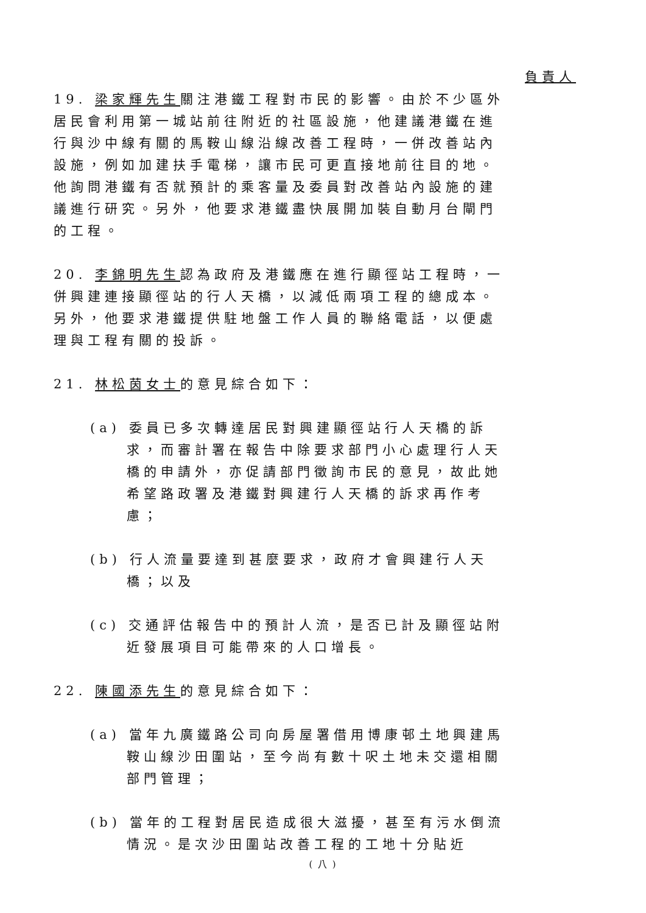負責人
19. 梁家輝先生關注港鐵工程對市民的影響。由於不少區外居民會利用第一城站前往附近的社區設施，他建議港鐵在進行與沙中線有關的馬鞍山線沿線改善工程時，一併改善站內設施，例如加建扶手電梯，讓市民可更直接地前往目的地。他詢問港鐵有否就預計的乘客量及委員對改善站內設施的建議進行研究。另外，他要求港鐵盡快展開加裝自動月台閘門的工程。
20. 李錦明先生認為政府及港鐵應在進行顯徑站工程時，一併興建連接顯徑站的行人天橋，以減低兩項工程的總成本。另外，他要求港鐵提供駐地盤工作人員的聯絡電話，以便處理與工程有關的投訴。
21. 林松茵女士的意見綜合如下：
(a) 委員已多次轉達居民對興建顯徑站行人天橋的訴求，而審計署在報告中除要求部門小心處理行人天橋的申請外，亦促請部門徵詢市民的意見，故此她希望路政署及港鐵對興建行人天橋的訴求再作考慮；
(b) 行人流量要達到甚麼要求，政府才會興建行人天橋；以及
(c) 交通評估報告中的預計人流，是否已計及顯徑站附近發展項目可能帶來的人口增長。
22. 陳國添先生的意見綜合如下：
(a) 當年九廣鐵路公司向房屋署借用博康邨土地興建馬鞍山線沙田圍站，至今尚有數十呎土地未交還相關部門管理；
(b) 當年的工程對居民造成很大滋擾，甚至有污水倒流情況。是次沙田圍站改善工程的工地十分貼近
( 八 )